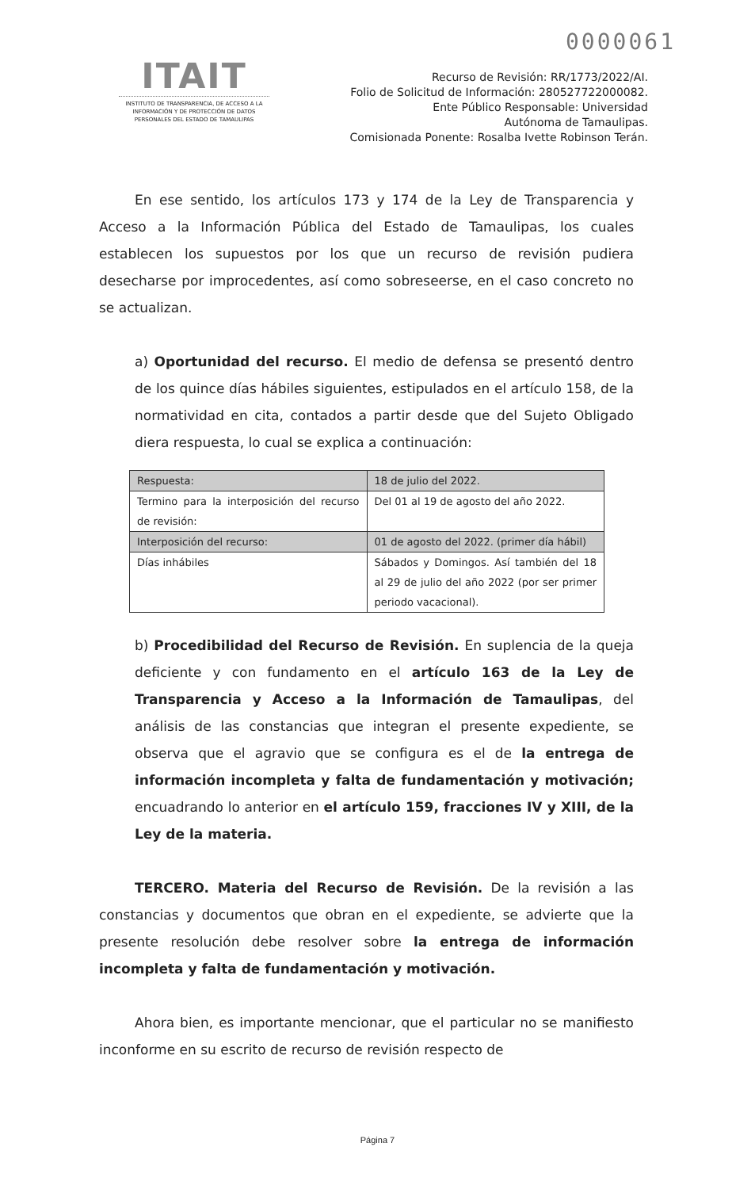0000061
ITAIT
INSTITUTO DE TRANSPARENCIA, DE ACCESO A LA INFORMACIÓN Y DE PROTECCIÓN DE DATOS PERSONALES DEL ESTADO DE TAMAULIPAS
Recurso de Revisión: RR/1773/2022/AI.
Folio de Solicitud de Información: 280527722000082.
Ente Público Responsable: Universidad
Autónoma de Tamaulipas.
Comisionada Ponente: Rosalba Ivette Robinson Terán.
En ese sentido, los artículos 173 y 174 de la Ley de Transparencia y Acceso a la Información Pública del Estado de Tamaulipas, los cuales establecen los supuestos por los que un recurso de revisión pudiera desecharse por improcedentes, así como sobreseerse, en el caso concreto no se actualizan.
a) Oportunidad del recurso. El medio de defensa se presentó dentro de los quince días hábiles siguientes, estipulados en el artículo 158, de la normatividad en cita, contados a partir desde que del Sujeto Obligado diera respuesta, lo cual se explica a continuación:
| Respuesta: | 18 de julio del 2022. |
| Termino para la interposición del recurso de revisión: | Del 01 al 19 de agosto del año 2022. |
| Interposición del recurso: | 01 de agosto del 2022. (primer día hábil) |
| Días inhábiles | Sábados y Domingos. Así también del 18 al 29 de julio del año 2022 (por ser primer periodo vacacional). |
b) Procedibilidad del Recurso de Revisión. En suplencia de la queja deficiente y con fundamento en el artículo 163 de la Ley de Transparencia y Acceso a la Información de Tamaulipas, del análisis de las constancias que integran el presente expediente, se observa que el agravio que se configura es el de la entrega de información incompleta y falta de fundamentación y motivación; encuadrando lo anterior en el artículo 159, fracciones IV y XIII, de la Ley de la materia.
TERCERO. Materia del Recurso de Revisión. De la revisión a las constancias y documentos que obran en el expediente, se advierte que la presente resolución debe resolver sobre la entrega de información incompleta y falta de fundamentación y motivación.
Ahora bien, es importante mencionar, que el particular no se manifiesto inconforme en su escrito de recurso de revisión respecto de
Página 7